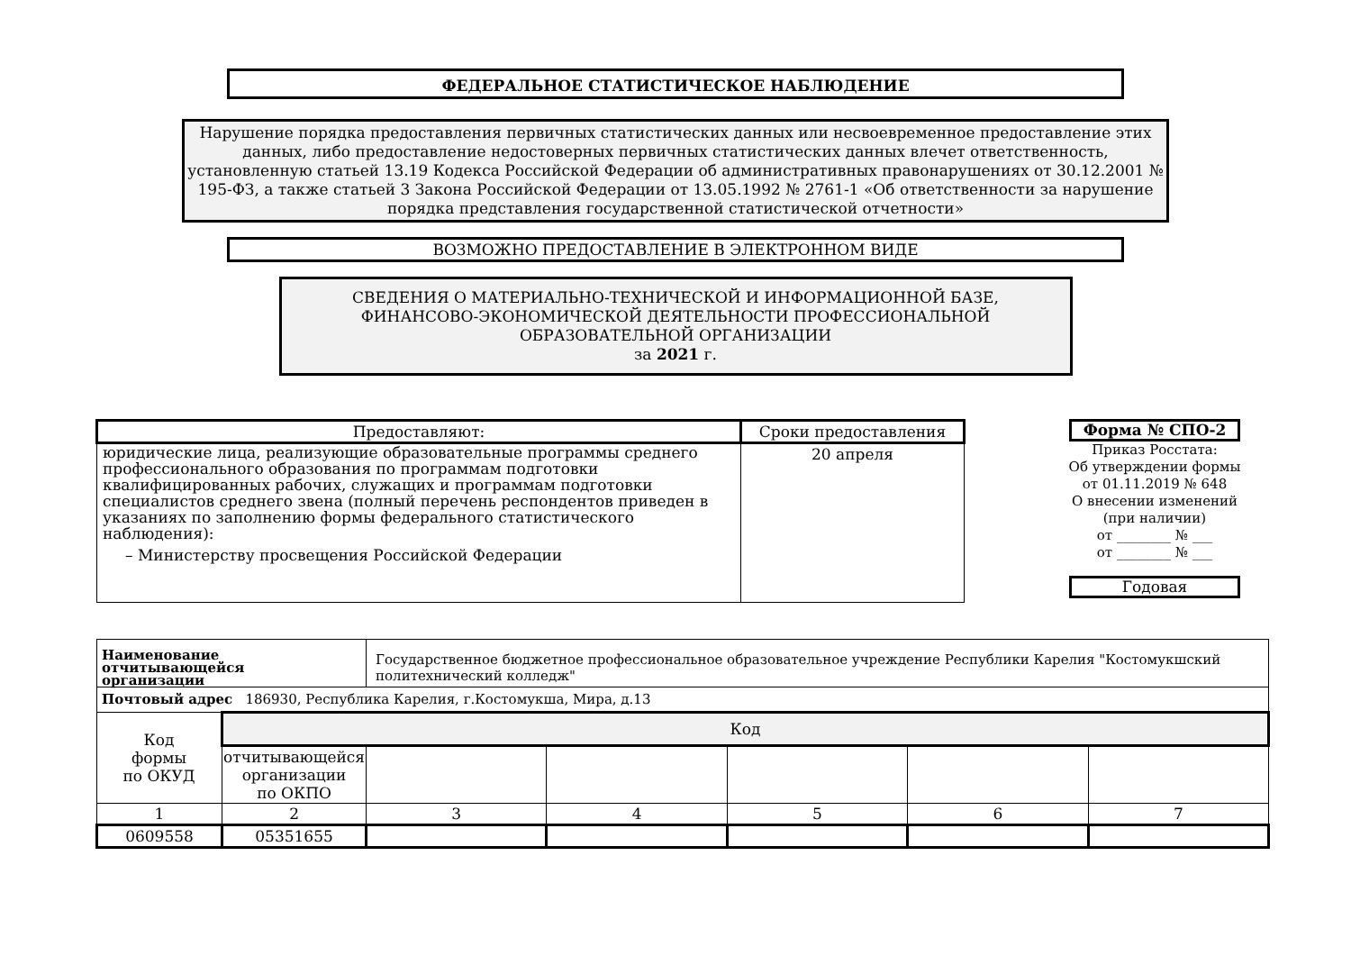ФЕДЕРАЛЬНОЕ СТАТИСТИЧЕСКОЕ НАБЛЮДЕНИЕ
Нарушение порядка предоставления первичных статистических данных или несвоевременное предоставление этих данных, либо предоставление недостоверных первичных статистических данных влечет ответственность, установленную статьей 13.19 Кодекса Российской Федерации об административных правонарушениях от 30.12.2001 № 195-ФЗ, а также статьей 3 Закона Российской Федерации от 13.05.1992 № 2761-1 «Об ответственности за нарушение порядка представления государственной статистической отчетности»
ВОЗМОЖНО ПРЕДОСТАВЛЕНИЕ В ЭЛЕКТРОННОМ ВИДЕ
СВЕДЕНИЯ О МАТЕРИАЛЬНО-ТЕХНИЧЕСКОЙ И ИНФОРМАЦИОННОЙ БАЗЕ,
ФИНАНСОВО-ЭКОНОМИЧЕСКОЙ ДЕЯТЕЛЬНОСТИ ПРОФЕССИОНАЛЬНОЙ
ОБРАЗОВАТЕЛЬНОЙ ОРГАНИЗАЦИИ
за 2021 г.
| Предоставляют: | Сроки предоставления |
| --- | --- |
| юридические лица, реализующие образовательные программы среднего профессионального образования по программам подготовки квалифицированных рабочих, служащих и программам подготовки специалистов среднего звена (полный перечень респондентов приведен в указаниях по заполнению формы федерального статистического наблюдения): – Министерству просвещения Российской Федерации | 20 апреля |
Форма № СПО-2
Приказ Росстата:
Об утверждении формы
от 01.11.2019 № 648
О внесении изменений
(при наличии)
от ________ № ___
от ________ № ___
Годовая
| Наименование отчитывающейся организации | | Государственное бюджетное профессиональное образовательное учреждение Республики Карелия "Костомукшский политехнический колледж" | | | | |
| Почтовый адрес 186930, Республика Карелия, г.Костомукша, Мира, д.13 | | | | | | |
| Код формы по ОКУД | Код | | | | | |
| | отчитывающейся организации по ОКПО | | | | | |
| 1 | 2 | 3 | 4 | 5 | 6 | 7 |
| 0609558 | 05351655 | | | | | |